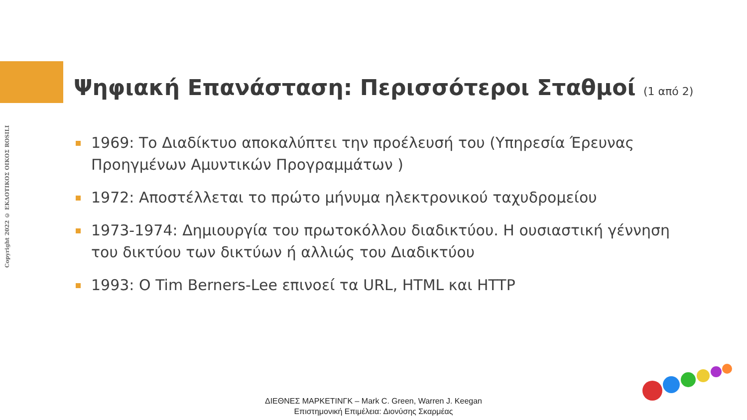Copyright 2022 © ΕΚΔΟΤΙΚΟΣ ΟΙΚΟΣ ROSILI
Ψηφιακή Επανάσταση: Περισσότεροι Σταθμοί (1 από 2)
1969: Το Διαδίκτυο αποκαλύπτει την προέλευσή του (Υπηρεσία Έρευνας Προηγμένων Αμυντικών Προγραμμάτων )
1972: Αποστέλλεται το πρώτο μήνυμα ηλεκτρονικού ταχυδρομείου
1973-1974: Δημιουργία του πρωτοκόλλου διαδικτύου. Η ουσιαστική γέννηση του δικτύου των δικτύων ή αλλιώς του Διαδικτύου
1993: O Tim Berners-Lee επινοεί τα URL, HTML και HTTP
ΔΙΕΘΝΕΣ ΜΑΡΚΕΤΙΝΓΚ – Mark C. Green, Warren J. Keegan
Επιστημονική Επιμέλεια: Διονύσης Σκαρμέας